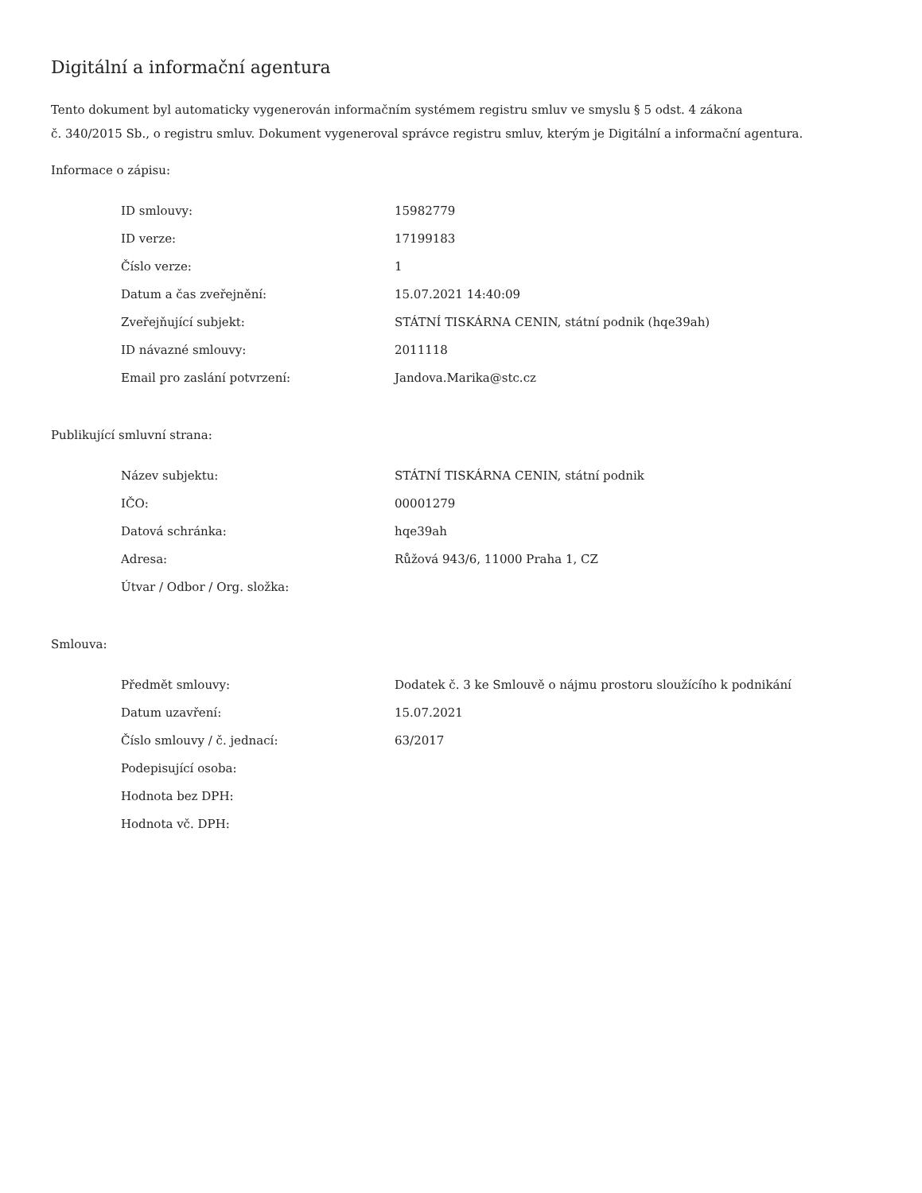Digitální a informační agentura
Tento dokument byl automaticky vygenerován informačním systémem registru smluv ve smyslu § 5 odst. 4 zákona
č. 340/2015 Sb., o registru smluv. Dokument vygeneroval správce registru smluv, kterým je Digitální a informační agentura.
Informace o zápisu:
| ID smlouvy: | 15982779 |
| ID verze: | 17199183 |
| Číslo verze: | 1 |
| Datum a čas zveřejnění: | 15.07.2021 14:40:09 |
| Zveřejňující subjekt: | STÁTNÍ TISKÁRNA CENIN, státní podnik (hqe39ah) |
| ID návazné smlouvy: | 2011118 |
| Email pro zaslání potvrzení: | Jandova.Marika@stc.cz |
Publikující smluvní strana:
| Název subjektu: | STÁTNÍ TISKÁRNA CENIN, státní podnik |
| IČO: | 00001279 |
| Datová schránka: | hqe39ah |
| Adresa: | Růžová 943/6, 11000 Praha 1, CZ |
| Útvar / Odbor / Org. složka: | |
Smlouva:
| Předmět smlouvy: | Dodatek č. 3 ke Smlouvě o nájmu prostoru sloužícího k podnikání |
| Datum uzavření: | 15.07.2021 |
| Číslo smlouvy / č. jednací: | 63/2017 |
| Podepisující osoba: | |
| Hodnota bez DPH: | |
| Hodnota vč. DPH: | |